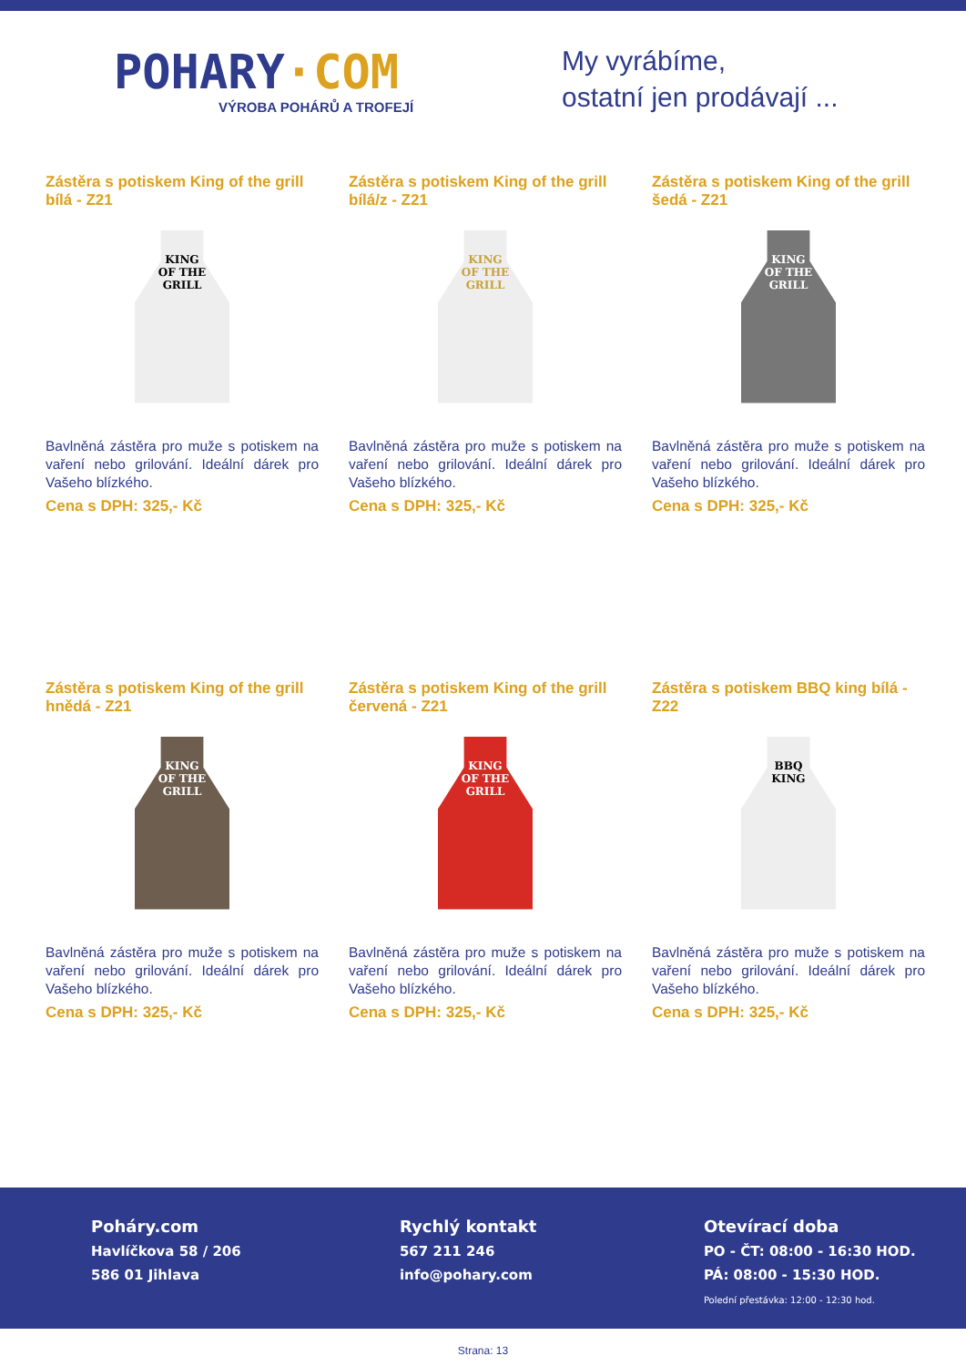POHARY·COM
VÝROBA POHÁRŮ A TROFEJÍ
My vyrábíme,
ostatní jen prodávají ...
Zástěra s potiskem King of the grill bílá - Z21
KING
OF THE
GRILL
Bavlněná zástěra pro muže s potiskem na vaření nebo grilování. Ideální dárek pro Vašeho blízkého.
Cena s DPH: 325,- Kč
Zástěra s potiskem King of the grill bílá/z - Z21
KING
OF THE
GRILL
Bavlněná zástěra pro muže s potiskem na vaření nebo grilování. Ideální dárek pro Vašeho blízkého.
Cena s DPH: 325,- Kč
Zástěra s potiskem King of the grill šedá - Z21
KING
OF THE
GRILL
Bavlněná zástěra pro muže s potiskem na vaření nebo grilování. Ideální dárek pro Vašeho blízkého.
Cena s DPH: 325,- Kč
Zástěra s potiskem King of the grill hnědá - Z21
KING
OF THE
GRILL
Bavlněná zástěra pro muže s potiskem na vaření nebo grilování. Ideální dárek pro Vašeho blízkého.
Cena s DPH: 325,- Kč
Zástěra s potiskem King of the grill červená - Z21
KING
OF THE
GRILL
Bavlněná zástěra pro muže s potiskem na vaření nebo grilování. Ideální dárek pro Vašeho blízkého.
Cena s DPH: 325,- Kč
Zástěra s potiskem BBQ king bílá - Z22
BBQ
KING
Bavlněná zástěra pro muže s potiskem na vaření nebo grilování. Ideální dárek pro Vašeho blízkého.
Cena s DPH: 325,- Kč
Poháry.com
Havlíčkova 58 / 206
586 01 Jihlava
Rychlý kontakt
567 211 246
info@pohary.com
Otevírací doba
PO - ČT: 08:00 - 16:30 HOD.
PÁ: 08:00 - 15:30 HOD.
Polední přestávka: 12:00 - 12:30 hod.
Strana: 13